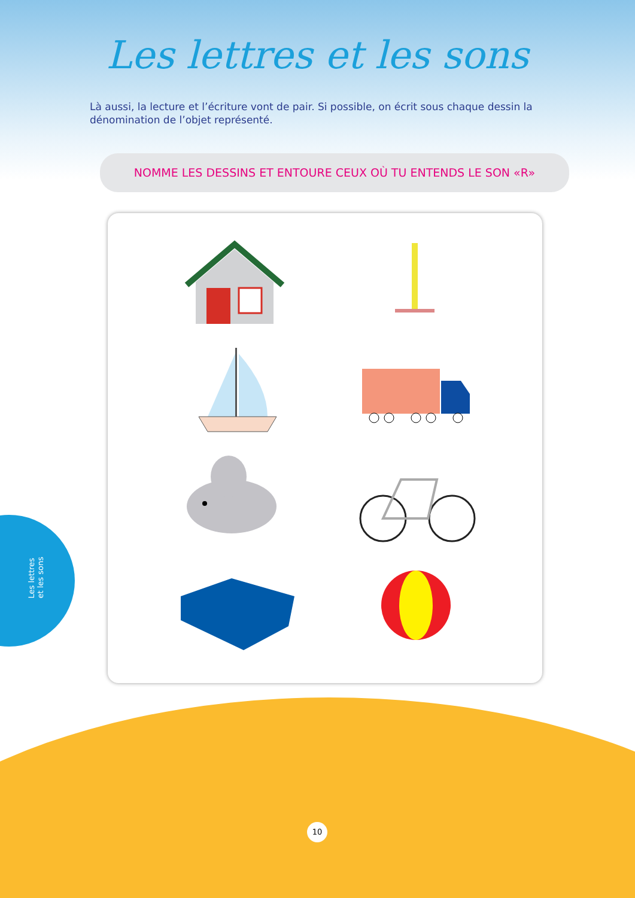Les lettres et les sons
Là aussi, la lecture et l’écriture vont de pair. Si possible, on écrit sous chaque dessin la dénomination de l’objet représenté.
NOMME LES DESSINS ET ENTOURE CEUX OÙ TU ENTENDS LE SON «R»
Les lettres
et les sons
10